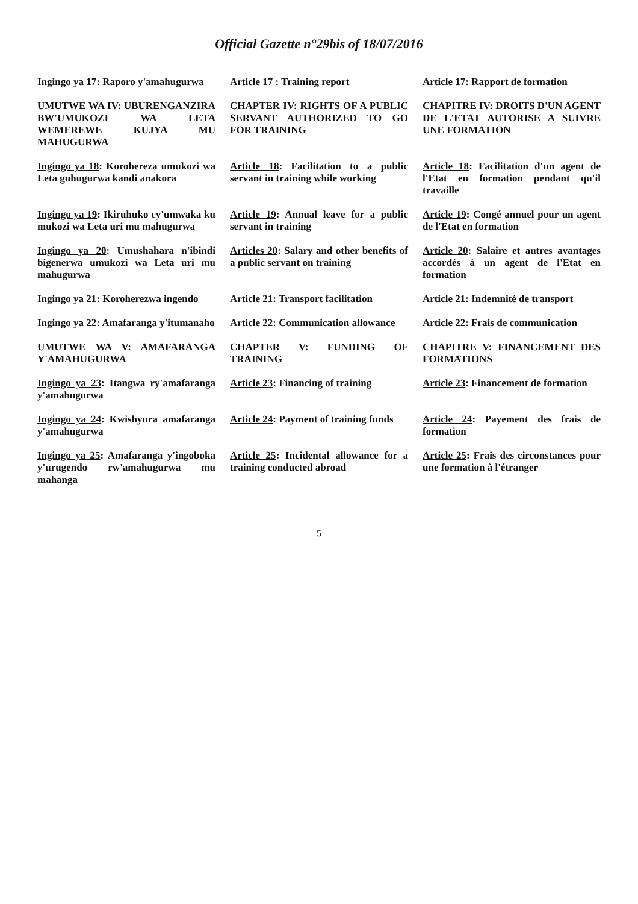Official Gazette n°29bis of 18/07/2016
| Ingingo ya 17 : Raporo y'amahugurwa | Article 17 : Training report | Article 17 : Rapport de formation |
| UMUTWE WA IV : UBURENGANZIRA BW'UMUKOZI WA LETA WEMEREWE KUJYA MU MAHUGURWA | CHAPTER IV : RIGHTS OF A PUBLIC SERVANT AUTHORIZED TO GO FOR TRAINING | CHAPITRE IV : DROITS D'UN AGENT DE L'ETAT AUTORISE A SUIVRE UNE FORMATION |
| Ingingo ya 18 : Korohereza umukozi wa Leta guhugurwa kandi anakora | Article 18 : Facilitation to a public servant in training while working | Article 18 : Facilitation d'un agent de l'Etat en formation pendant qu'il travaille |
| Ingingo ya 19 : Ikiruhuko cy'umwaka ku mukozi wa Leta uri mu mahugurwa | Article 19 : Annual leave for a public servant in training | Article 19 : Congé annuel pour un agent de l'Etat en formation |
| Ingingo ya 20 : Umushahara n'ibindi bigenerwa umukozi wa Leta uri mu mahugurwa | Articles 20 : Salary and other benefits of a public servant on training | Article 20 : Salaire et autres avantages accordés à un agent de l'Etat en formation |
| Ingingo ya 21 : Koroherezwa ingendo | Article 21 : Transport facilitation | Article 21 : Indemnité de transport |
| Ingingo ya 22 : Amafaranga y'itumanaho | Article 22 : Communication allowance | Article 22 : Frais de communication |
| UMUTWE WA V : AMAFARANGA Y'AMAHUGURWA | CHAPTER V : FUNDING OF TRAINING | CHAPITRE V : FINANCEMENT DES FORMATIONS |
| Ingingo ya 23 : Itangwa ry'amafaranga y'amahugurwa | Article 23 : Financing of training | Article 23 : Financement de formation |
| Ingingo ya 24 : Kwishyura amafaranga y'amahugurwa | Article 24 : Payment of training funds | Article 24 : Payement des frais de formation |
| Ingingo ya 25 : Amafaranga y'ingoboka y'urugendo rw'amahugurwa mu mahanga | Article 25 : Incidental allowance for a training conducted abroad | Article 25 : Frais des circonstances pour une formation à l'étranger |
5